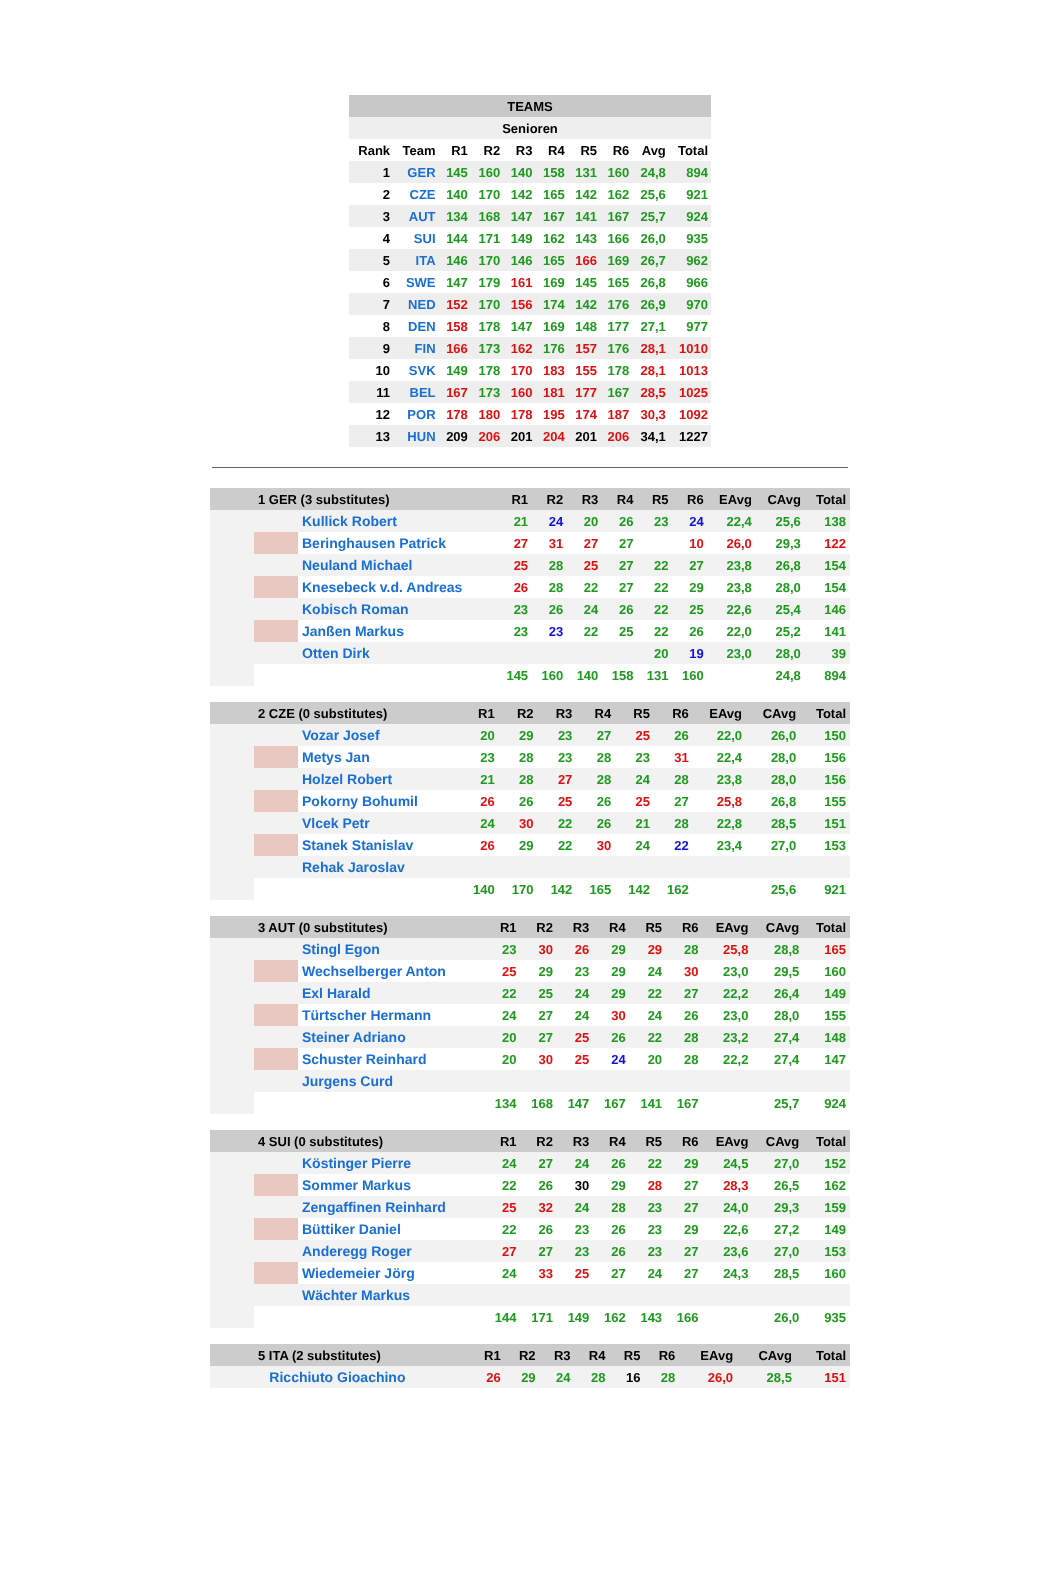| TEAMS | | | | | | | | | |
| Senioren | | | | | | | | | |
| Rank | Team | R1 | R2 | R3 | R4 | R5 | R6 | Avg | Total |
| 1 | GER | 145 | 160 | 140 | 158 | 131 | 160 | 24,8 | 894 |
| 2 | CZE | 140 | 170 | 142 | 165 | 142 | 162 | 25,6 | 921 |
| 3 | AUT | 134 | 168 | 147 | 167 | 141 | 167 | 25,7 | 924 |
| 4 | SUI | 144 | 171 | 149 | 162 | 143 | 166 | 26,0 | 935 |
| 5 | ITA | 146 | 170 | 146 | 165 | 166 | 169 | 26,7 | 962 |
| 6 | SWE | 147 | 179 | 161 | 169 | 145 | 165 | 26,8 | 966 |
| 7 | NED | 152 | 170 | 156 | 174 | 142 | 176 | 26,9 | 970 |
| 8 | DEN | 158 | 178 | 147 | 169 | 148 | 177 | 27,1 | 977 |
| 9 | FIN | 166 | 173 | 162 | 176 | 157 | 176 | 28,1 | 1010 |
| 10 | SVK | 149 | 178 | 170 | 183 | 155 | 178 | 28,1 | 1013 |
| 11 | BEL | 167 | 173 | 160 | 181 | 177 | 167 | 28,5 | 1025 |
| 12 | POR | 178 | 180 | 178 | 195 | 174 | 187 | 30,3 | 1092 |
| 13 | HUN | 209 | 206 | 201 | 204 | 201 | 206 | 34,1 | 1227 |
| | 1 GER (3 substitutes) | | R1 | R2 | R3 | R4 | R5 | R6 | EAvg | CAvg | Total |
| --- | --- | --- | --- | --- | --- | --- | --- | --- | --- | --- | --- |
| | | Kullick Robert | 21 | 24 | 20 | 26 | 23 | 24 | 22,4 | 25,6 | 138 |
| | | Beringhausen Patrick | 27 | 31 | 27 | 27 | | 10 | 26,0 | 29,3 | 122 |
| | | Neuland Michael | 25 | 28 | 25 | 27 | 22 | 27 | 23,8 | 26,8 | 154 |
| | | Knesebeck v.d. Andreas | 26 | 28 | 22 | 27 | 22 | 29 | 23,8 | 28,0 | 154 |
| | | Kobisch Roman | 23 | 26 | 24 | 26 | 22 | 25 | 22,6 | 25,4 | 146 |
| | | Janßen Markus | 23 | 23 | 22 | 25 | 22 | 26 | 22,0 | 25,2 | 141 |
| | | Otten Dirk | | | | | 20 | 19 | 23,0 | 28,0 | 39 |
| | | | 145 | 160 | 140 | 158 | 131 | 160 | 24,8 | | 894 |
| | 2 CZE (0 substitutes) | | R1 | R2 | R3 | R4 | R5 | R6 | EAvg | CAvg | Total |
| --- | --- | --- | --- | --- | --- | --- | --- | --- | --- | --- | --- |
| | | Vozar Josef | 20 | 29 | 23 | 27 | 25 | 26 | 22,0 | 26,0 | 150 |
| | | Metys Jan | 23 | 28 | 23 | 28 | 23 | 31 | 22,4 | 28,0 | 156 |
| | | Holzel Robert | 21 | 28 | 27 | 28 | 24 | 28 | 23,8 | 28,0 | 156 |
| | | Pokorny Bohumil | 26 | 26 | 25 | 26 | 25 | 27 | 25,8 | 26,8 | 155 |
| | | Vlcek Petr | 24 | 30 | 22 | 26 | 21 | 28 | 22,8 | 28,5 | 151 |
| | | Stanek Stanislav | 26 | 29 | 22 | 30 | 24 | 22 | 23,4 | 27,0 | 153 |
| | | Rehak Jaroslav | | | | | | | | | |
| | | | 140 | 170 | 142 | 165 | 142 | 162 | 25,6 | | 921 |
| | 3 AUT (0 substitutes) | | R1 | R2 | R3 | R4 | R5 | R6 | EAvg | CAvg | Total |
| --- | --- | --- | --- | --- | --- | --- | --- | --- | --- | --- | --- |
| | | Stingl Egon | 23 | 30 | 26 | 29 | 29 | 28 | 25,8 | 28,8 | 165 |
| | | Wechselberger Anton | 25 | 29 | 23 | 29 | 24 | 30 | 23,0 | 29,5 | 160 |
| | | Exl Harald | 22 | 25 | 24 | 29 | 22 | 27 | 22,2 | 26,4 | 149 |
| | | Türtscher Hermann | 24 | 27 | 24 | 30 | 24 | 26 | 23,0 | 28,0 | 155 |
| | | Steiner Adriano | 20 | 27 | 25 | 26 | 22 | 28 | 23,2 | 27,4 | 148 |
| | | Schuster Reinhard | 20 | 30 | 25 | 24 | 20 | 28 | 22,2 | 27,4 | 147 |
| | | Jurgens Curd | | | | | | | | | |
| | | | 134 | 168 | 147 | 167 | 141 | 167 | 25,7 | | 924 |
| | 4 SUI (0 substitutes) | | R1 | R2 | R3 | R4 | R5 | R6 | EAvg | CAvg | Total |
| --- | --- | --- | --- | --- | --- | --- | --- | --- | --- | --- | --- |
| | | Köstinger Pierre | 24 | 27 | 24 | 26 | 22 | 29 | 24,5 | 27,0 | 152 |
| | | Sommer Markus | 22 | 26 | 30 | 29 | 28 | 27 | 28,3 | 26,5 | 162 |
| | | Zengaffinen Reinhard | 25 | 32 | 24 | 28 | 23 | 27 | 24,0 | 29,3 | 159 |
| | | Büttiker Daniel | 22 | 26 | 23 | 26 | 23 | 29 | 22,6 | 27,2 | 149 |
| | | Anderegg Roger | 27 | 27 | 23 | 26 | 23 | 27 | 23,6 | 27,0 | 153 |
| | | Wiedemeier Jörg | 24 | 33 | 25 | 27 | 24 | 27 | 24,3 | 28,5 | 160 |
| | | Wächter Markus | | | | | | | | | |
| | | | 144 | 171 | 149 | 162 | 143 | 166 | 26,0 | | 935 |
| | 5 ITA (2 substitutes) | | R1 | R2 | R3 | R4 | R5 | R6 | EAvg | CAvg | Total |
| --- | --- | --- | --- | --- | --- | --- | --- | --- | --- | --- | --- |
| | | Ricchiuto Gioachino | 26 | 29 | 24 | 28 | 16 | 28 | 26,0 | 28,5 | 151 |